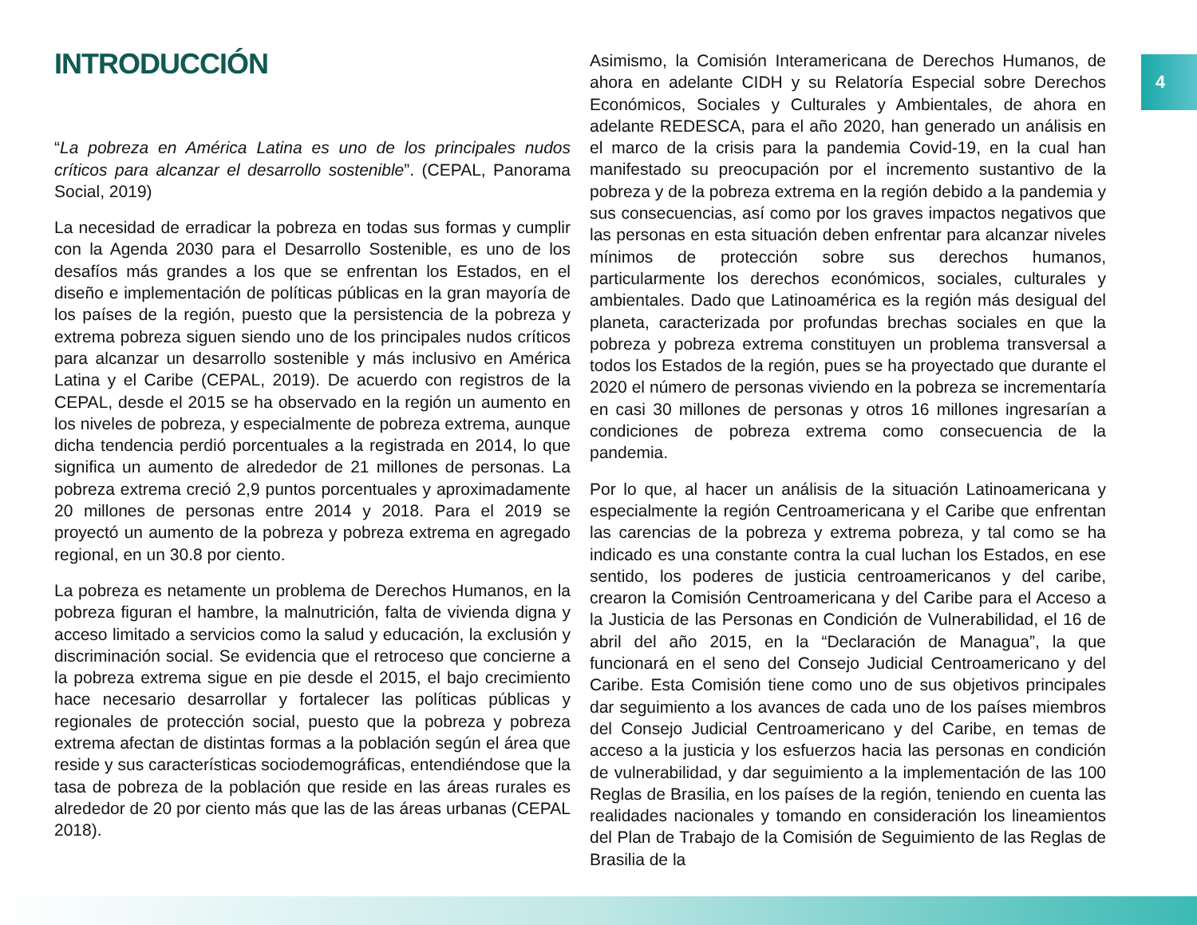4
INTRODUCCIÓN
“La pobreza en América Latina es uno de los principales nudos críticos para alcanzar el desarrollo sostenible”. (CEPAL, Panorama Social, 2019)
La necesidad de erradicar la pobreza en todas sus formas y cumplir con la Agenda 2030 para el Desarrollo Sostenible, es uno de los desafíos más grandes a los que se enfrentan los Estados, en el diseño e implementación de políticas públicas en la gran mayoría de los países de la región, puesto que la persistencia de la pobreza y extrema pobreza siguen siendo uno de los principales nudos críticos para alcanzar un desarrollo sostenible y más inclusivo en América Latina y el Caribe (CEPAL, 2019). De acuerdo con registros de la CEPAL, desde el 2015 se ha observado en la región un aumento en los niveles de pobreza, y especialmente de pobreza extrema, aunque dicha tendencia perdió porcentuales a la registrada en 2014, lo que significa un aumento de alrededor de 21 millones de personas. La pobreza extrema creció 2,9 puntos porcentuales y aproximadamente 20 millones de personas entre 2014 y 2018. Para el 2019 se proyectó un aumento de la pobreza y pobreza extrema en agregado regional, en un 30.8 por ciento.
La pobreza es netamente un problema de Derechos Humanos, en la pobreza figuran el hambre, la malnutrición, falta de vivienda digna y acceso limitado a servicios como la salud y educación, la exclusión y discriminación social. Se evidencia que el retroceso que concierne a la pobreza extrema sigue en pie desde el 2015, el bajo crecimiento hace necesario desarrollar y fortalecer las políticas públicas y regionales de protección social, puesto que la pobreza y pobreza extrema afectan de distintas formas a la población según el área que reside y sus características sociodemográficas, entendiéndose que la tasa de pobreza de la población que reside en las áreas rurales es alrededor de 20 por ciento más que las de las áreas urbanas (CEPAL 2018).
Asimismo, la Comisión Interamericana de Derechos Humanos, de ahora en adelante CIDH y su Relatoría Especial sobre Derechos Económicos, Sociales y Culturales y Ambientales, de ahora en adelante REDESCA, para el año 2020, han generado un análisis en el marco de la crisis para la pandemia Covid-19, en la cual han manifestado su preocupación por el incremento sustantivo de la pobreza y de la pobreza extrema en la región debido a la pandemia y sus consecuencias, así como por los graves impactos negativos que las personas en esta situación deben enfrentar para alcanzar niveles mínimos de protección sobre sus derechos humanos, particularmente los derechos económicos, sociales, culturales y ambientales. Dado que Latinoamérica es la región más desigual del planeta, caracterizada por profundas brechas sociales en que la pobreza y pobreza extrema constituyen un problema transversal a todos los Estados de la región, pues se ha proyectado que durante el 2020 el número de personas viviendo en la pobreza se incrementaría en casi 30 millones de personas y otros 16 millones ingresarían a condiciones de pobreza extrema como consecuencia de la pandemia.
Por lo que, al hacer un análisis de la situación Latinoamericana y especialmente la región Centroamericana y el Caribe que enfrentan las carencias de la pobreza y extrema pobreza, y tal como se ha indicado es una constante contra la cual luchan los Estados, en ese sentido, los poderes de justicia centroamericanos y del caribe, crearon la Comisión Centroamericana y del Caribe para el Acceso a la Justicia de las Personas en Condición de Vulnerabilidad, el 16 de abril del año 2015, en la “Declaración de Managua”, la que funcionará en el seno del Consejo Judicial Centroamericano y del Caribe. Esta Comisión tiene como uno de sus objetivos principales dar seguimiento a los avances de cada uno de los países miembros del Consejo Judicial Centroamericano y del Caribe, en temas de acceso a la justicia y los esfuerzos hacia las personas en condición de vulnerabilidad, y dar seguimiento a la implementación de las 100 Reglas de Brasilia, en los países de la región, teniendo en cuenta las realidades nacionales y tomando en consideración los lineamientos del Plan de Trabajo de la Comisión de Seguimiento de las Reglas de Brasilia de la